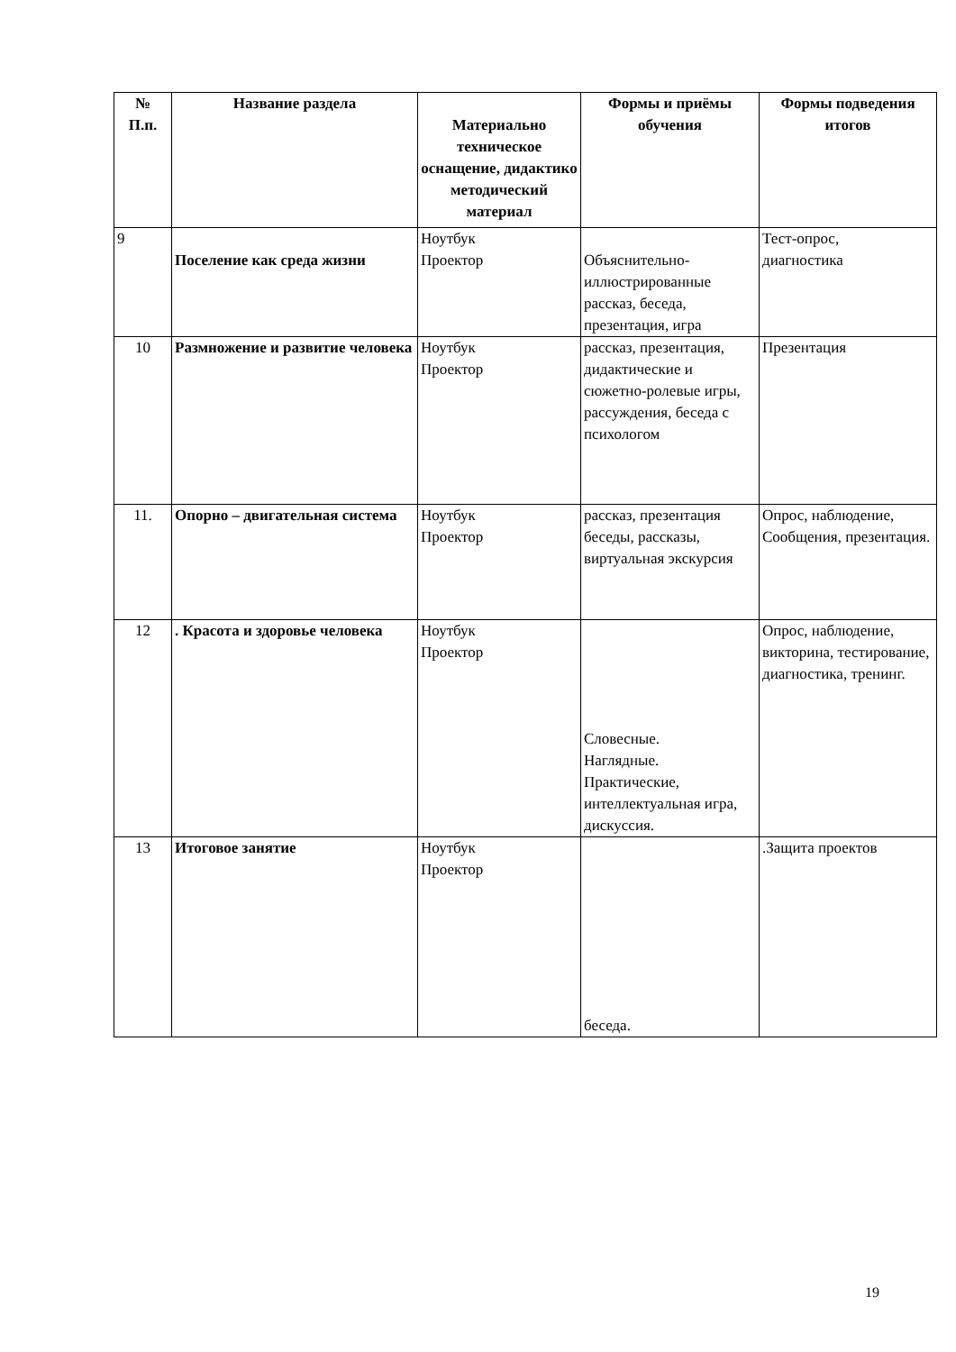| № П.п. | Название раздела | Материально техническое оснащение, дидактико методический материал | Формы и приёмы обучения | Формы подведения итогов |
| --- | --- | --- | --- | --- |
| 9 | Поселение как среда жизни | Ноутбук Проектор | Объяснительно-иллюстрированные рассказ, беседа, презентация, игра | Тест-опрос, диагностика |
| 10 | Размножение и развитие человека | Ноутбук Проектор | рассказ, презентация, дидактические и сюжетно-ролевые игры, рассуждения, беседа с психологом | Презентация |
| 11. | Опорно – двигательная система | Ноутбук Проектор | рассказ, презентация беседы, рассказы, виртуальная экскурсия | Опрос, наблюдение, Сообщения, презентация. |
| 12 | . Красота и здоровье человека | Ноутбук Проектор | Словесные. Наглядные. Практические, интеллектуальная игра, дискуссия. | Опрос, наблюдение, викторина, тестирование, диагностика, тренинг. |
| 13 | Итоговое занятие | Ноутбук Проектор | беседа. | .Защита проектов |
19